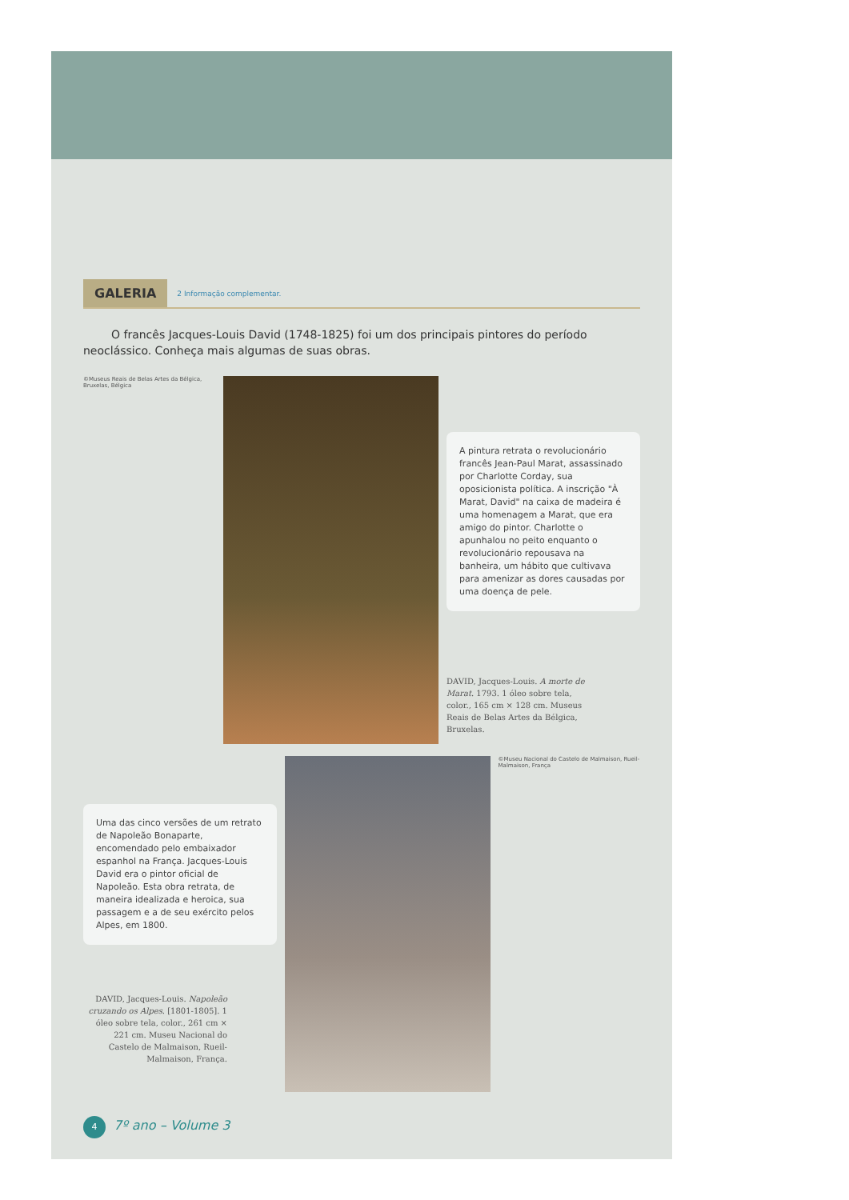GALERIA 2 Informação complementar.
O francês Jacques-Louis David (1748-1825) foi um dos principais pintores do período neoclássico. Conheça mais algumas de suas obras.
©Museus Reais de Belas Artes da Bélgica, Bruxelas, Bélgica
A pintura retrata o revolucionário francês Jean-Paul Marat, assassinado por Charlotte Corday, sua oposicionista política. A inscrição "À Marat, David" na caixa de madeira é uma homenagem a Marat, que era amigo do pintor. Charlotte o apunhalou no peito enquanto o revolucionário repousava na banheira, um hábito que cultivava para amenizar as dores causadas por uma doença de pele.
DAVID, Jacques-Louis. A morte de Marat. 1793. 1 óleo sobre tela, color., 165 cm × 128 cm. Museus Reais de Belas Artes da Bélgica, Bruxelas.
Uma das cinco versões de um retrato de Napoleão Bonaparte, encomendado pelo embaixador espanhol na França. Jacques-Louis David era o pintor oficial de Napoleão. Esta obra retrata, de maneira idealizada e heroica, sua passagem e a de seu exército pelos Alpes, em 1800.
DAVID, Jacques-Louis. Napoleão cruzando os Alpes. [1801-1805]. 1 óleo sobre tela, color., 261 cm × 221 cm. Museu Nacional do Castelo de Malmaison, Rueil-Malmaison, França.
©Museu Nacional do Castelo de Malmaison, Rueil-Malmaison, França
4 7º ano – Volume 3